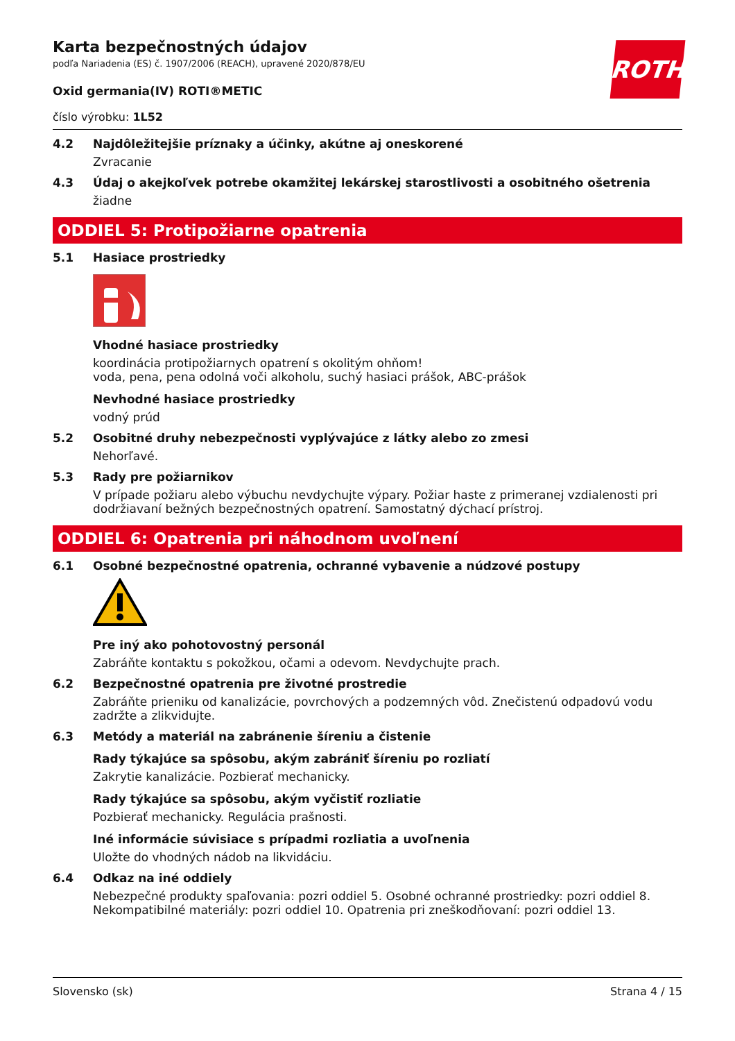ROTH
Karta bezpečnostných údajov
podľa Nariadenia (ES) č. 1907/2006 (REACH), upravené 2020/878/EU
Oxid germania(IV) ROTI®METIC
číslo výrobku: 1L52
4.2 Najdôležitejšie príznaky a účinky, akútne aj oneskorené
Zvracanie
4.3 Údaj o akejkoľvek potrebe okamžitej lekárskej starostlivosti a osobitného ošetrenia
žiadne
ODDIEL 5: Protipožiarne opatrenia
5.1 Hasiace prostriedky
Vhodné hasiace prostriedky
koordinácia protipožiarnych opatrení s okolitým ohňom!
voda, pena, pena odolná voči alkoholu, suchý hasiaci prášok, ABC-prášok
Nevhodné hasiace prostriedky
vodný prúd
5.2 Osobitné druhy nebezpečnosti vyplývajúce z látky alebo zo zmesi
Nehorľavé.
5.3 Rady pre požiarnikov
V prípade požiaru alebo výbuchu nevdychujte výpary. Požiar haste z primeranej vzdialenosti pri dodržiavaní bežných bezpečnostných opatrení. Samostatný dýchací prístroj.
ODDIEL 6: Opatrenia pri náhodnom uvoľnení
6.1 Osobné bezpečnostné opatrenia, ochranné vybavenie a núdzové postupy
Pre iný ako pohotovostný personál
Zabráňte kontaktu s pokožkou, očami a odevom. Nevdychujte prach.
6.2 Bezpečnostné opatrenia pre životné prostredie
Zabráňte prieniku od kanalizácie, povrchových a podzemných vôd. Znečistenú odpadovú vodu zadržte a zlikvidujte.
6.3 Metódy a materiál na zabránenie šíreniu a čistenie
Rady týkajúce sa spôsobu, akým zabrániť šíreniu po rozliatí
Zakrytie kanalizácie. Pozbierať mechanicky.
Rady týkajúce sa spôsobu, akým vyčistiť rozliatie
Pozbierať mechanicky. Regulácia prašnosti.
Iné informácie súvisiace s prípadmi rozliatia a uvoľnenia
Uložte do vhodných nádob na likvidáciu.
6.4 Odkaz na iné oddiely
Nebezpečné produkty spaľovania: pozri oddiel 5. Osobné ochranné prostriedky: pozri oddiel 8. Nekompatibilné materiály: pozri oddiel 10. Opatrenia pri zneškodňovaní: pozri oddiel 13.
Slovensko (sk) Strana 4 / 15